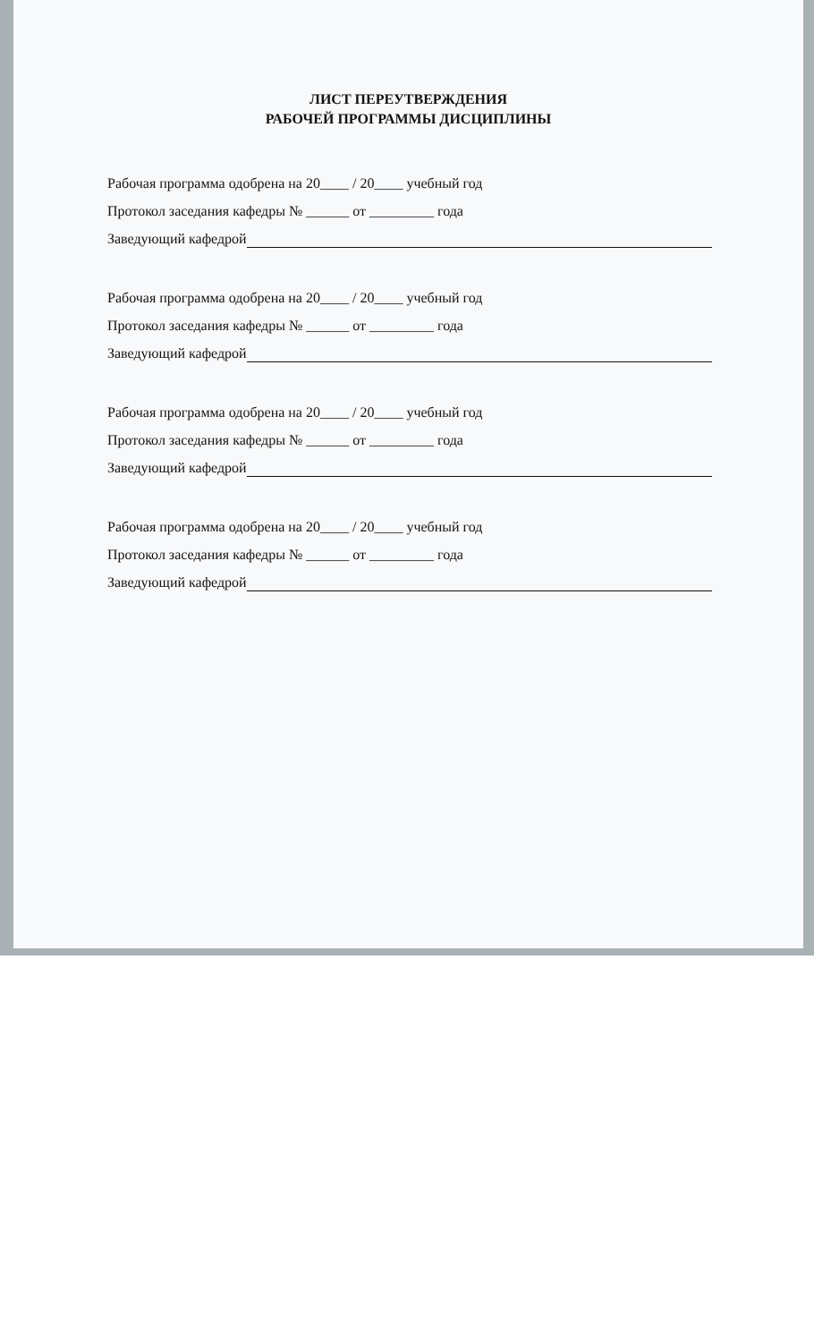ЛИСТ ПЕРЕУТВЕРЖДЕНИЯ
РАБОЧЕЙ ПРОГРАММЫ ДИСЦИПЛИНЫ
Рабочая программа одобрена на 20____ / 20____ учебный год
Протокол заседания кафедры № ______ от _________ года
Заведующий кафедрой
Рабочая программа одобрена на 20____ / 20____ учебный год
Протокол заседания кафедры № ______ от _________ года
Заведующий кафедрой
Рабочая программа одобрена на 20____ / 20____ учебный год
Протокол заседания кафедры № ______ от _________ года
Заведующий кафедрой
Рабочая программа одобрена на 20____ / 20____ учебный год
Протокол заседания кафедры № ______ от _________ года
Заведующий кафедрой